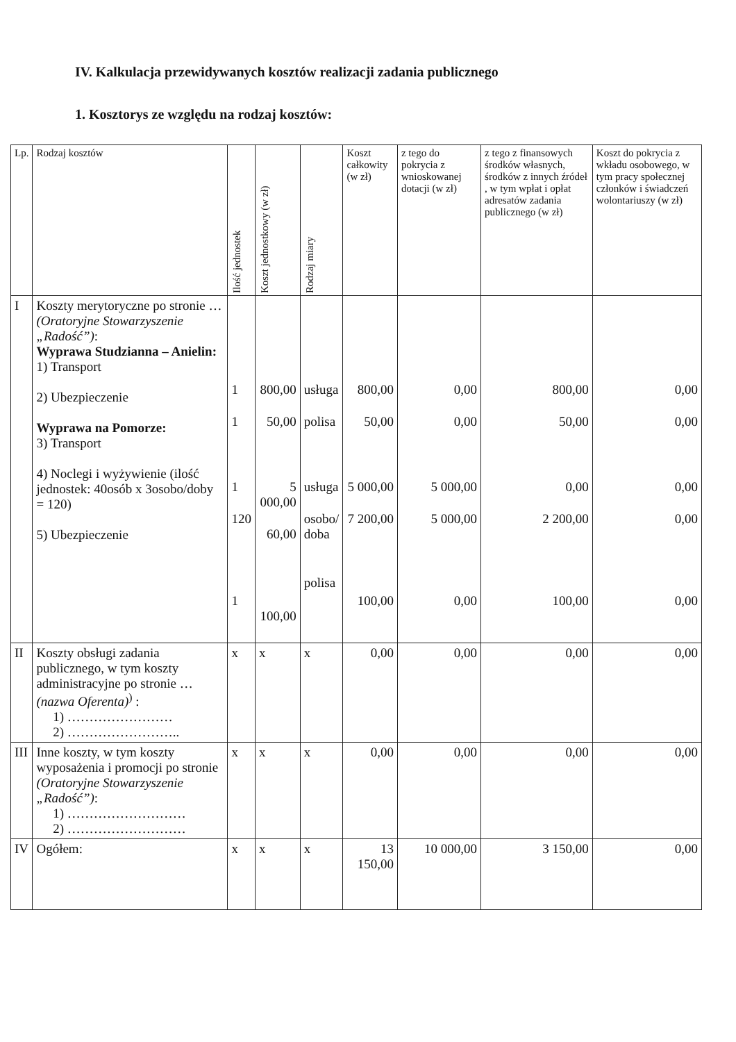IV. Kalkulacja przewidywanych kosztów realizacji zadania publicznego
1. Kosztorys ze względu na rodzaj kosztów:
| Lp. | Rodzaj kosztów | Ilość jednostek | Koszt jednostkowy (w zł) | Rodzaj miary | Koszt całkowity (w zł) | z tego do pokrycia z wnioskowanej dotacji (w zł) | z tego z finansowych środków własnych, środków z innych źródeł , w tym wpłat i opłat adresatów zadania publicznego (w zł) | Koszt do pokrycia z wkładu osobowego, w tym pracy społecznej członków i świadczeń wolontariuszy (w zł) |
| --- | --- | --- | --- | --- | --- | --- | --- | --- |
| I | Koszty merytoryczne po stronie … (Oratoryjne Stowarzyszenie „Radość”) : Wyprawa Studzianna – Anielin: 1) Transport 2) Ubezpieczenie Wyprawa na Pomorze: 3) Transport 4) Noclegi i wyżywienie (ilość jednostek: 40osób x 3osobo/doby = 120) 5) Ubezpieczenie | 1 1 1 120 1 | 800,00 50,00 5 000,00 60,00 100,00 | usługa polisa usługa osobo/ doba polisa | 800,00 50,00 5 000,00 7 200,00 100,00 | 0,00 0,00 5 000,00 5 000,00 0,00 | 800,00 50,00 0,00 2 200,00 100,00 | 0,00 0,00 0,00 0,00 0,00 |
| II | Koszty obsługi zadania publicznego, w tym koszty administracyjne po stronie … (nazwa Oferenta)<sup>)</sup> : 1) …………………… 2) …………………….. | x | x | x | 0,00 | 0,00 | 0,00 | 0,00 |
| III | Inne koszty, w tym koszty wyposażenia i promocji po stronie (Oratoryjne Stowarzyszenie „Radość”) : 1) ……………………… 2) ……………………… | x | x | x | 0,00 | 0,00 | 0,00 | 0,00 |
| IV | Ogółem: | x | x | x | 13 150,00 | 10 000,00 | 3 150,00 | 0,00 |